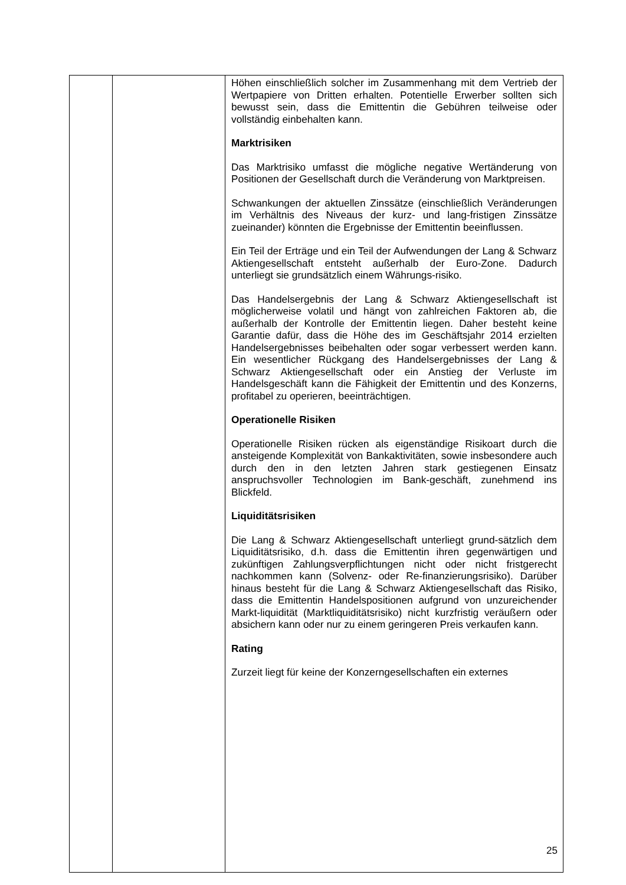| | | Höhen einschließlich solcher im Zusammenhang mit dem Vertrieb der Wertpapiere von Dritten erhalten. Potentielle Erwerber sollten sich bewusst sein, dass die Emittentin die Gebühren teilweise oder vollständig einbehalten kann. Marktrisiken Das Marktrisiko umfasst die mögliche negative Wertänderung von Positionen der Gesellschaft durch die Veränderung von Marktpreisen. Schwankungen der aktuellen Zinssätze (einschließlich Veränderungen im Verhältnis des Niveaus der kurz- und lang-fristigen Zinssätze zueinander) könnten die Ergebnisse der Emittentin beeinflussen. Ein Teil der Erträge und ein Teil der Aufwendungen der Lang & Schwarz Aktiengesellschaft entsteht außerhalb der Euro-Zone. Dadurch unterliegt sie grundsätzlich einem Währungs-risiko. Das Handelsergebnis der Lang & Schwarz Aktiengesellschaft ist möglicherweise volatil und hängt von zahlreichen Faktoren ab, die außerhalb der Kontrolle der Emittentin liegen. Daher besteht keine Garantie dafür, dass die Höhe des im Geschäftsjahr 2014 erzielten Handelsergebnisses beibehalten oder sogar verbessert werden kann. Ein wesentlicher Rückgang des Handelsergebnisses der Lang & Schwarz Aktiengesellschaft oder ein Anstieg der Verluste im Handelsgeschäft kann die Fähigkeit der Emittentin und des Konzerns, profitabel zu operieren, beeinträchtigen. Operationelle Risiken Operationelle Risiken rücken als eigenständige Risikoart durch die ansteigende Komplexität von Bankaktivitäten, sowie insbesondere auch durch den in den letzten Jahren stark gestiegenen Einsatz anspruchsvoller Technologien im Bank-geschäft, zunehmend ins Blickfeld. Liquiditätsrisiken Die Lang & Schwarz Aktiengesellschaft unterliegt grund-sätzlich dem Liquiditätsrisiko, d.h. dass die Emittentin ihren gegenwärtigen und zukünftigen Zahlungsverpflichtungen nicht oder nicht fristgerecht nachkommen kann (Solvenz- oder Re-finanzierungsrisiko). Darüber hinaus besteht für die Lang & Schwarz Aktiengesellschaft das Risiko, dass die Emittentin Handelspositionen aufgrund von unzureichender Markt-liquidität (Marktliquiditätsrisiko) nicht kurzfristig veräußern oder absichern kann oder nur zu einem geringeren Preis verkaufen kann. Rating Zurzeit liegt für keine der Konzerngesellschaften ein externes |
25